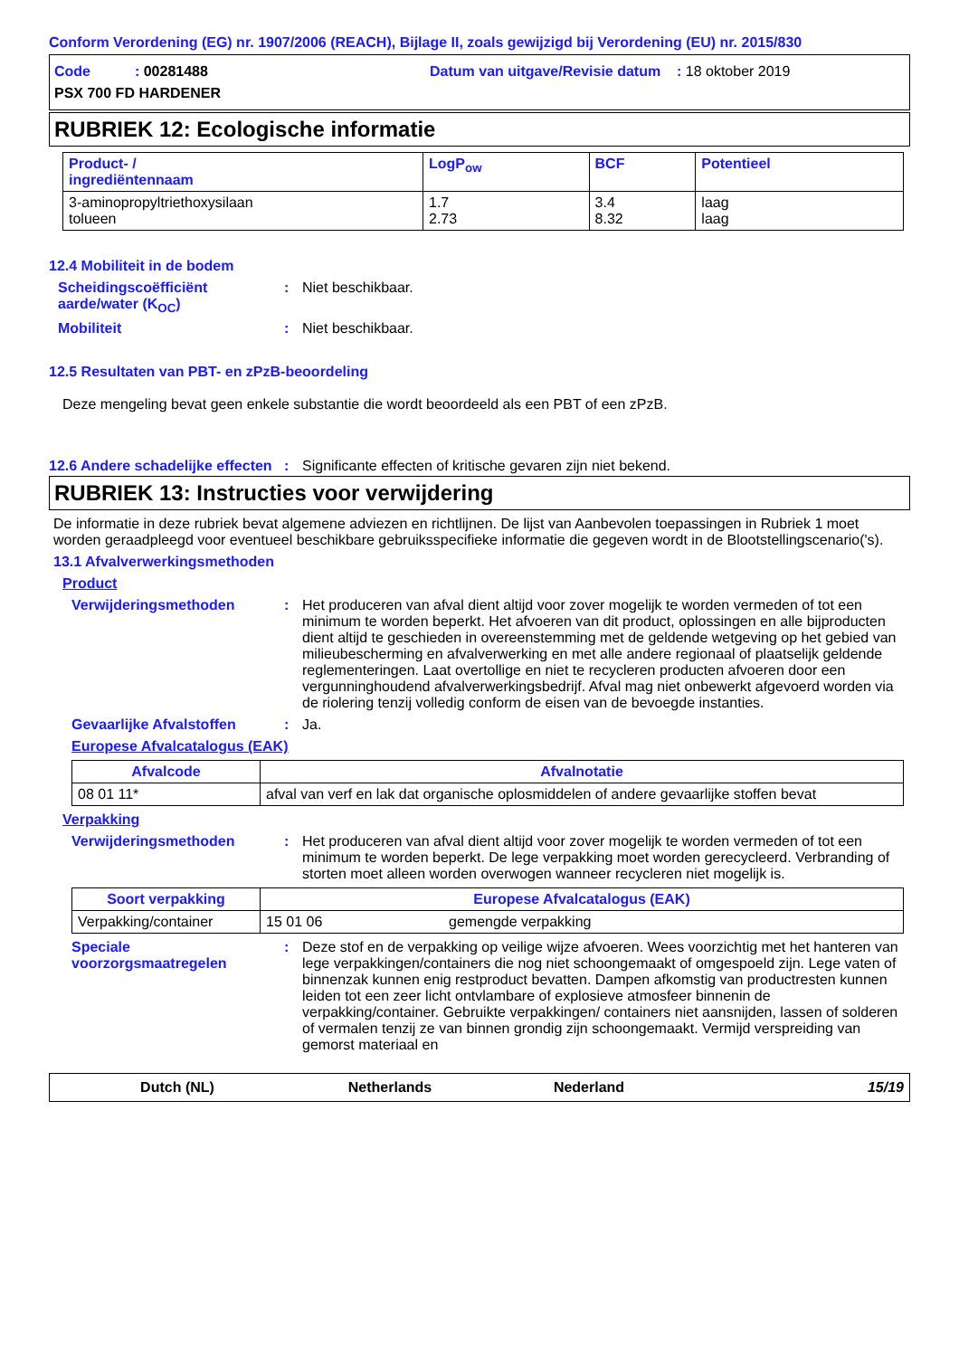Conform Verordening (EG) nr. 1907/2006 (REACH), Bijlage II, zoals gewijzigd bij Verordening (EU) nr. 2015/830
Code : 00281488 Datum van uitgave/Revisie datum : 18 oktober 2019
PSX 700 FD HARDENER
RUBRIEK 12: Ecologische informatie
| Product- / ingrediëntennaam | LogP<sub>ow</sub> | BCF | Potentieel |
| --- | --- | --- | --- |
| 3-aminopropyltriethoxysilaan tolueen | 1.7 2.73 | 3.4 8.32 | laag laag |
12.4 Mobiliteit in de bodem
Scheidingscoëfficiënt aarde/water (K<sub>OC</sub>)
: Niet beschikbaar.
Mobiliteit : Niet beschikbaar.
12.5 Resultaten van PBT- en zPzB-beoordeling
Deze mengeling bevat geen enkele substantie die wordt beoordeeld als een PBT of een zPzB.
12.6 Andere schadelijke effecten
: Significante effecten of kritische gevaren zijn niet bekend.
RUBRIEK 13: Instructies voor verwijdering
De informatie in deze rubriek bevat algemene adviezen en richtlijnen. De lijst van Aanbevolen toepassingen in Rubriek 1 moet worden geraadpleegd voor eventueel beschikbare gebruiksspecifieke informatie die gegeven wordt in de Blootstellingscenario('s).
13.1 Afvalverwerkingsmethoden
Product
Verwijderingsmethoden : Het produceren van afval dient altijd voor zover mogelijk te worden vermeden of tot een minimum te worden beperkt. Het afvoeren van dit product, oplossingen en alle bijproducten dient altijd te geschieden in overeenstemming met de geldende wetgeving op het gebied van milieubescherming en afvalverwerking en met alle andere regionaal of plaatselijk geldende reglementeringen. Laat overtollige en niet te recycleren producten afvoeren door een vergunninghoudend afvalverwerkingsbedrijf. Afval mag niet onbewerkt afgevoerd worden via de riolering tenzij volledig conform de eisen van de bevoegde instanties.
Gevaarlijke Afvalstoffen : Ja.
Europese Afvalcatalogus (EAK)
| Afvalcode | Afvalnotatie |
| --- | --- |
| 08 01 11* | afval van verf en lak dat organische oplosmiddelen of andere gevaarlijke stoffen bevat |
Verpakking
Verwijderingsmethoden : Het produceren van afval dient altijd voor zover mogelijk te worden vermeden of tot een minimum te worden beperkt. De lege verpakking moet worden gerecycleerd. Verbranding of storten moet alleen worden overwogen wanneer recycleren niet mogelijk is.
| Soort verpakking | Europese Afvalcatalogus (EAK) | |
| --- | --- | --- |
| Verpakking/container | 15 01 06 | gemengde verpakking |
Speciale voorzorgsmaatregelen
: Deze stof en de verpakking op veilige wijze afvoeren. Wees voorzichtig met het hanteren van lege verpakkingen/containers die nog niet schoongemaakt of omgespoeld zijn. Lege vaten of binnenzak kunnen enig restproduct bevatten. Dampen afkomstig van productresten kunnen leiden tot een zeer licht ontvlambare of explosieve atmosfeer binnenin de verpakking/container. Gebruikte verpakkingen/ containers niet aansnijden, lassen of solderen of vermalen tenzij ze van binnen grondig zijn schoongemaakt. Vermijd verspreiding van gemorst materiaal en
Dutch (NL) Netherlands Nederland 15/19